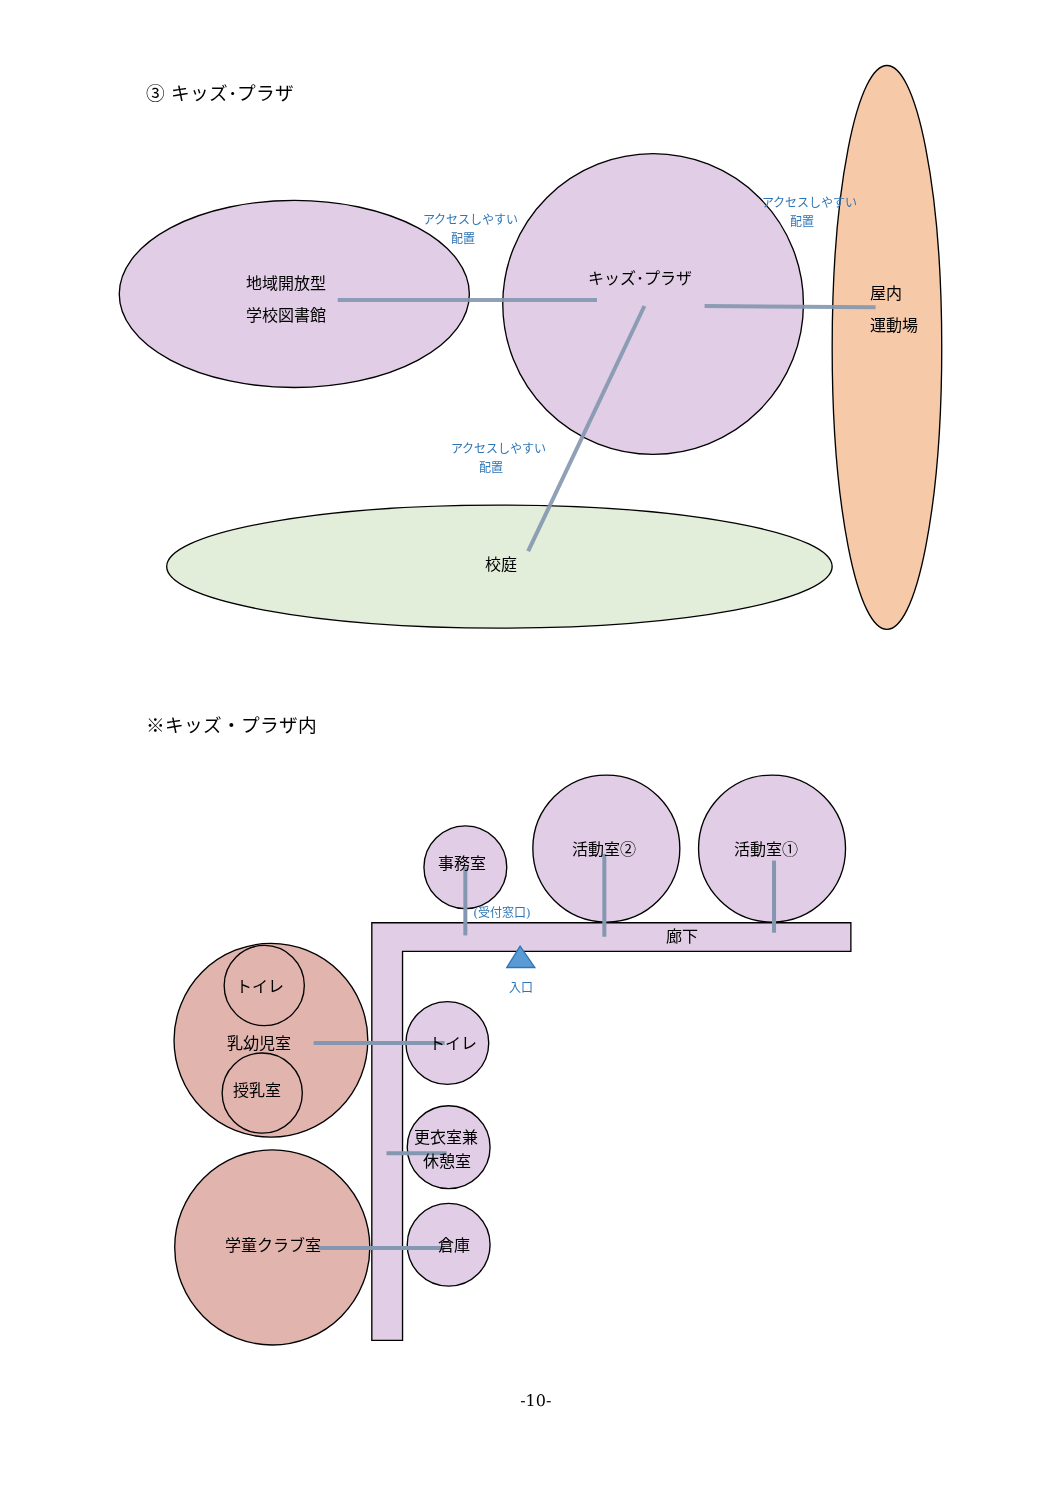③ キッズ･プラザ
地域開放型
学校図書館
キッズ･プラザ
屋内
運動場
校庭
アクセスしやすい
配置
アクセスしやすい
配置
アクセスしやすい
配置
※キッズ・プラザ内
事務室
活動室②
活動室①
廊下
トイレ
乳幼児室
授乳室
学童クラブ室
トイレ
更衣室兼
休憩室
倉庫
(受付窓口)
入口
-10-